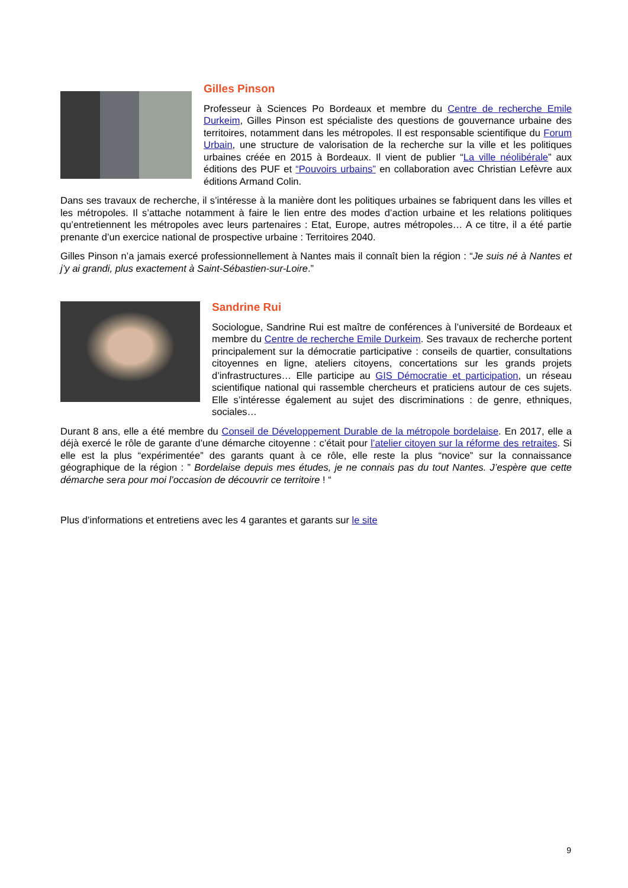Gilles Pinson
Professeur à Sciences Po Bordeaux et membre du Centre de recherche Emile Durkeim, Gilles Pinson est spécialiste des questions de gouvernance urbaine des territoires, notamment dans les métropoles. Il est responsable scientifique du Forum Urbain, une structure de valorisation de la recherche sur la ville et les politiques urbaines créée en 2015 à Bordeaux. Il vient de publier “La ville néolibérale” aux éditions des PUF et “Pouvoirs urbains” en collaboration avec Christian Lefèvre aux éditions Armand Colin.
Dans ses travaux de recherche, il s’intéresse à la manière dont les politiques urbaines se fabriquent dans les villes et les métropoles. Il s’attache notamment à faire le lien entre des modes d’action urbaine et les relations politiques qu’entretiennent les métropoles avec leurs partenaires : Etat, Europe, autres métropoles… A ce titre, il a été partie prenante d’un exercice national de prospective urbaine : Territoires 2040.
Gilles Pinson n’a jamais exercé professionnellement à Nantes mais il connaît bien la région : “Je suis né à Nantes et j’y ai grandi, plus exactement à Saint-Sébastien-sur-Loire.”
Sandrine Rui
Sociologue, Sandrine Rui est maître de conférences à l’université de Bordeaux et membre du Centre de recherche Emile Durkeim. Ses travaux de recherche portent principalement sur la démocratie participative : conseils de quartier, consultations citoyennes en ligne, ateliers citoyens, concertations sur les grands projets d’infrastructures… Elle participe au GIS Démocratie et participation, un réseau scientifique national qui rassemble chercheurs et praticiens autour de ces sujets. Elle s’intéresse également au sujet des discriminations : de genre, ethniques, sociales…
Durant 8 ans, elle a été membre du Conseil de Développement Durable de la métropole bordelaise. En 2017, elle a déjà exercé le rôle de garante d’une démarche citoyenne : c’était pour l’atelier citoyen sur la réforme des retraites. Si elle est la plus “expérimentée” des garants quant à ce rôle, elle reste la plus “novice” sur la connaissance géographique de la région : ” Bordelaise depuis mes études, je ne connais pas du tout Nantes. J’espère que cette démarche sera pour moi l’occasion de découvrir ce territoire ! “
Plus d’informations et entretiens avec les 4 garantes et garants sur le site
9